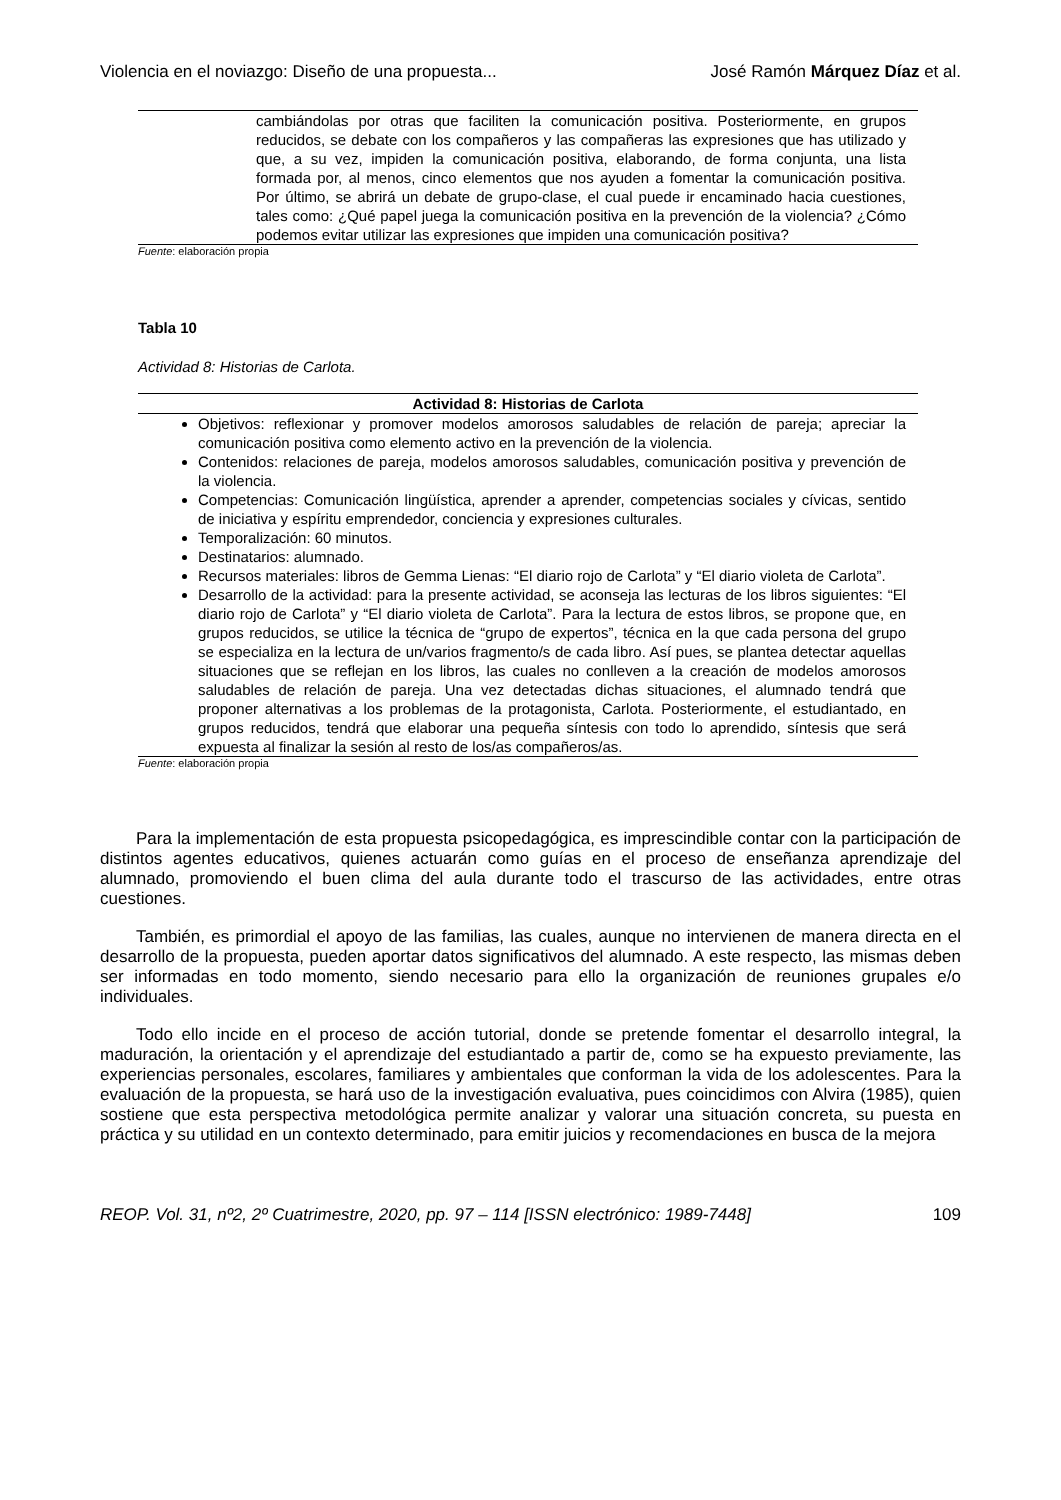Violencia en el noviazgo: Diseño de una propuesta... José Ramón Márquez Díaz et al.
| cambiándolas por otras que faciliten la comunicación positiva. Posteriormente, en grupos reducidos, se debate con los compañeros y las compañeras las expresiones que has utilizado y que, a su vez, impiden la comunicación positiva, elaborando, de forma conjunta, una lista formada por, al menos, cinco elementos que nos ayuden a fomentar la comunicación positiva. Por último, se abrirá un debate de grupo-clase, el cual puede ir encaminado hacia cuestiones, tales como: ¿Qué papel juega la comunicación positiva en la prevención de la violencia? ¿Cómo podemos evitar utilizar las expresiones que impiden una comunicación positiva? |
Fuente: elaboración propia
Tabla 10
Actividad 8: Historias de Carlota.
| Actividad 8: Historias de Carlota |
| --- |
| Objetivos: reflexionar y promover modelos amorosos saludables de relación de pareja; apreciar la comunicación positiva como elemento activo en la prevención de la violencia. Contenidos: relaciones de pareja, modelos amorosos saludables, comunicación positiva y prevención de la violencia. Competencias: Comunicación lingüística, aprender a aprender, competencias sociales y cívicas, sentido de iniciativa y espíritu emprendedor, conciencia y expresiones culturales. Temporalización: 60 minutos. Destinatarios: alumnado. Recursos materiales: libros de Gemma Lienas: “El diario rojo de Carlota” y “El diario violeta de Carlota”. Desarrollo de la actividad: para la presente actividad, se aconseja las lecturas de los libros siguientes: “El diario rojo de Carlota” y “El diario violeta de Carlota”. Para la lectura de estos libros, se propone que, en grupos reducidos, se utilice la técnica de “grupo de expertos”, técnica en la que cada persona del grupo se especializa en la lectura de un/varios fragmento/s de cada libro. Así pues, se plantea detectar aquellas situaciones que se reflejan en los libros, las cuales no conlleven a la creación de modelos amorosos saludables de relación de pareja. Una vez detectadas dichas situaciones, el alumnado tendrá que proponer alternativas a los problemas de la protagonista, Carlota. Posteriormente, el estudiantado, en grupos reducidos, tendrá que elaborar una pequeña síntesis con todo lo aprendido, síntesis que será expuesta al finalizar la sesión al resto de los/as compañeros/as. |
Fuente: elaboración propia
Para la implementación de esta propuesta psicopedagógica, es imprescindible contar con la participación de distintos agentes educativos, quienes actuarán como guías en el proceso de enseñanza aprendizaje del alumnado, promoviendo el buen clima del aula durante todo el trascurso de las actividades, entre otras cuestiones.
También, es primordial el apoyo de las familias, las cuales, aunque no intervienen de manera directa en el desarrollo de la propuesta, pueden aportar datos significativos del alumnado. A este respecto, las mismas deben ser informadas en todo momento, siendo necesario para ello la organización de reuniones grupales e/o individuales.
Todo ello incide en el proceso de acción tutorial, donde se pretende fomentar el desarrollo integral, la maduración, la orientación y el aprendizaje del estudiantado a partir de, como se ha expuesto previamente, las experiencias personales, escolares, familiares y ambientales que conforman la vida de los adolescentes. Para la evaluación de la propuesta, se hará uso de la investigación evaluativa, pues coincidimos con Alvira (1985), quien sostiene que esta perspectiva metodológica permite analizar y valorar una situación concreta, su puesta en práctica y su utilidad en un contexto determinado, para emitir juicios y recomendaciones en busca de la mejora
REOP. Vol. 31, nº2, 2º Cuatrimestre, 2020, pp. 97 – 114 [ISSN electrónico: 1989-7448] 109